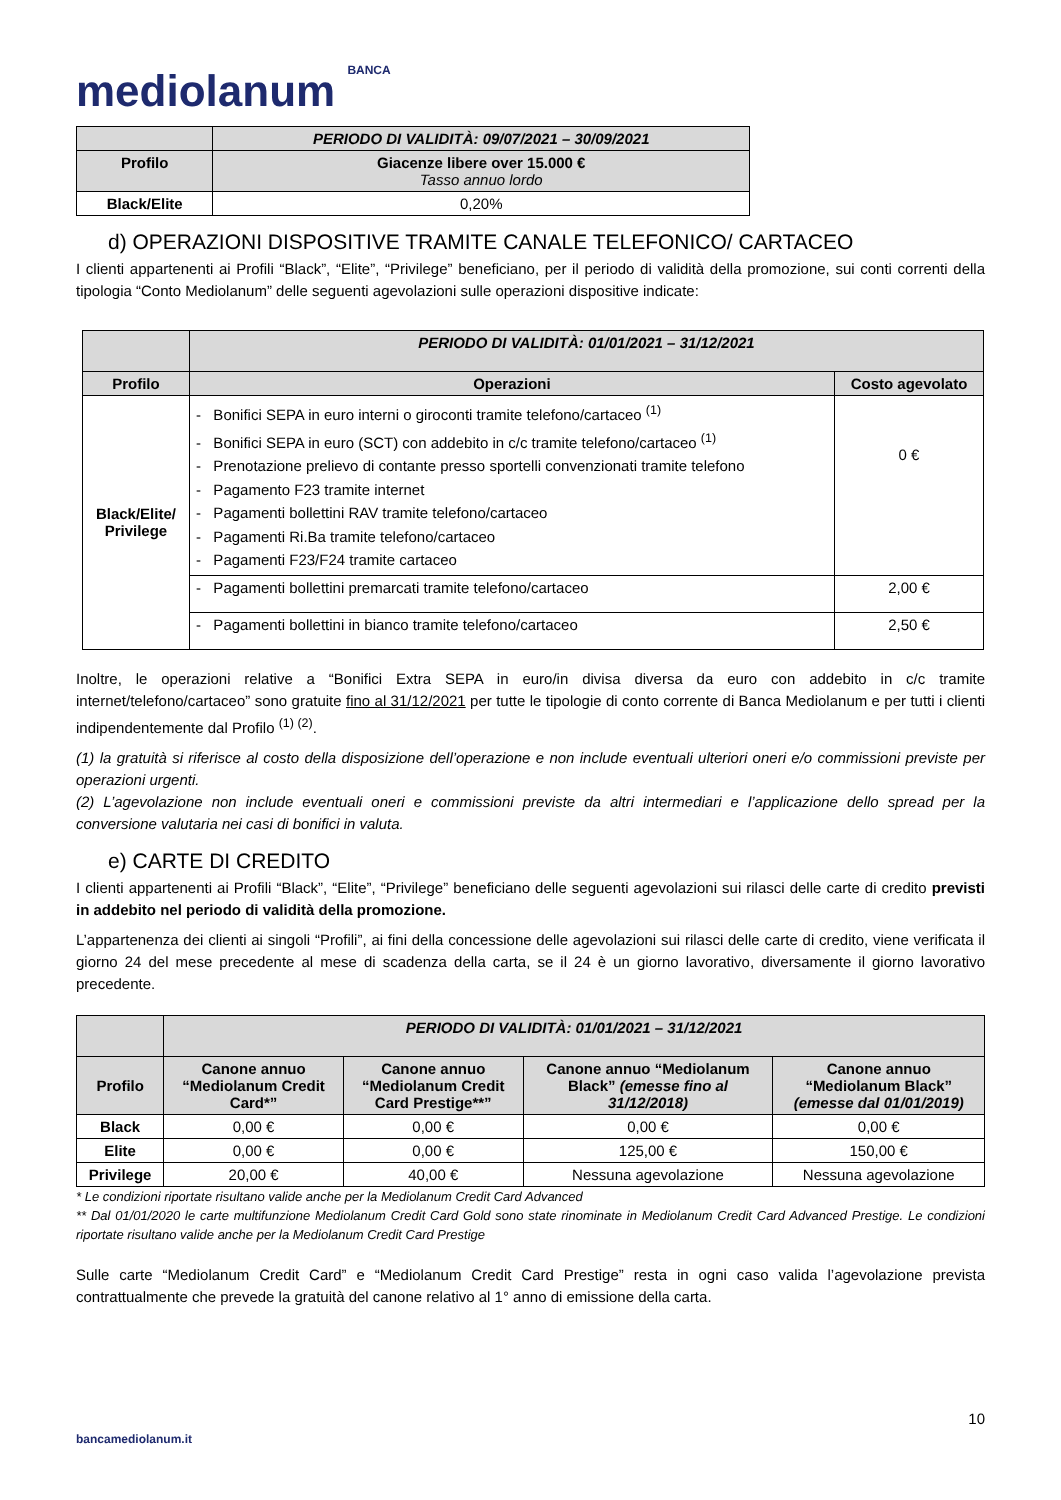mediolanum BANCA
| | PERIODO DI VALIDITÀ: 09/07/2021 – 30/09/2021 |
| --- | --- |
| Profilo | Giacenze libere over 15.000 € Tasso annuo lordo |
| Black/Elite | 0,20% |
d) OPERAZIONI DISPOSITIVE TRAMITE CANALE TELEFONICO/ CARTACEO
I clienti appartenenti ai Profili “Black”, “Elite”, “Privilege” beneficiano, per il periodo di validità della promozione, sui conti correnti della tipologia “Conto Mediolanum” delle seguenti agevolazioni sulle operazioni dispositive indicate:
| | PERIODO DI VALIDITÀ: 01/01/2021 – 31/12/2021 | |
| --- | --- | --- |
| Profilo | Operazioni | Costo agevolato |
| Black/Elite/ Privilege | - Bonifici SEPA in euro interni o giroconti tramite telefono/cartaceo <sup>(1)</sup> - Bonifici SEPA in euro (SCT) con addebito in c/c tramite telefono/cartaceo <sup>(1)</sup> - Prenotazione prelievo di contante presso sportelli convenzionati tramite telefono - Pagamento F23 tramite internet - Pagamenti bollettini RAV tramite telefono/cartaceo - Pagamenti Ri.Ba tramite telefono/cartaceo - Pagamenti F23/F24 tramite cartaceo | 0 € |
| | - Pagamenti bollettini premarcati tramite telefono/cartaceo | 2,00 € |
| | - Pagamenti bollettini in bianco tramite telefono/cartaceo | 2,50 € |
Inoltre, le operazioni relative a “Bonifici Extra SEPA in euro/in divisa diversa da euro con addebito in c/c tramite internet/telefono/cartaceo” sono gratuite fino al 31/12/2021 per tutte le tipologie di conto corrente di Banca Mediolanum e per tutti i clienti indipendentemente dal Profilo <sup>(1) (2)</sup>.
(1) la gratuità si riferisce al costo della disposizione dell’operazione e non include eventuali ulteriori oneri e/o commissioni previste per operazioni urgenti.
(2) L’agevolazione non include eventuali oneri e commissioni previste da altri intermediari e l’applicazione dello spread per la conversione valutaria nei casi di bonifici in valuta.
e) CARTE DI CREDITO
I clienti appartenenti ai Profili “Black”, “Elite”, “Privilege” beneficiano delle seguenti agevolazioni sui rilasci delle carte di credito previsti in addebito nel periodo di validità della promozione.
L’appartenenza dei clienti ai singoli “Profili”, ai fini della concessione delle agevolazioni sui rilasci delle carte di credito, viene verificata il giorno 24 del mese precedente al mese di scadenza della carta, se il 24 è un giorno lavorativo, diversamente il giorno lavorativo precedente.
| | PERIODO DI VALIDITÀ: 01/01/2021 – 31/12/2021 | | | |
| --- | --- | --- | --- | --- |
| Profilo | Canone annuo “Mediolanum Credit Card*” | Canone annuo “Mediolanum Credit Card Prestige**” | Canone annuo “Mediolanum Black” (emesse fino al 31/12/2018) | Canone annuo “Mediolanum Black” (emesse dal 01/01/2019) |
| Black | 0,00 € | 0,00 € | 0,00 € | 0,00 € |
| Elite | 0,00 € | 0,00 € | 125,00 € | 150,00 € |
| Privilege | 20,00 € | 40,00 € | Nessuna agevolazione | Nessuna agevolazione |
* Le condizioni riportate risultano valide anche per la Mediolanum Credit Card Advanced
** Dal 01/01/2020 le carte multifunzione Mediolanum Credit Card Gold sono state rinominate in Mediolanum Credit Card Advanced Prestige. Le condizioni riportate risultano valide anche per la Mediolanum Credit Card Prestige
Sulle carte “Mediolanum Credit Card” e “Mediolanum Credit Card Prestige” resta in ogni caso valida l’agevolazione prevista contrattualmente che prevede la gratuità del canone relativo al 1° anno di emissione della carta.
10
bancamediolanum.it